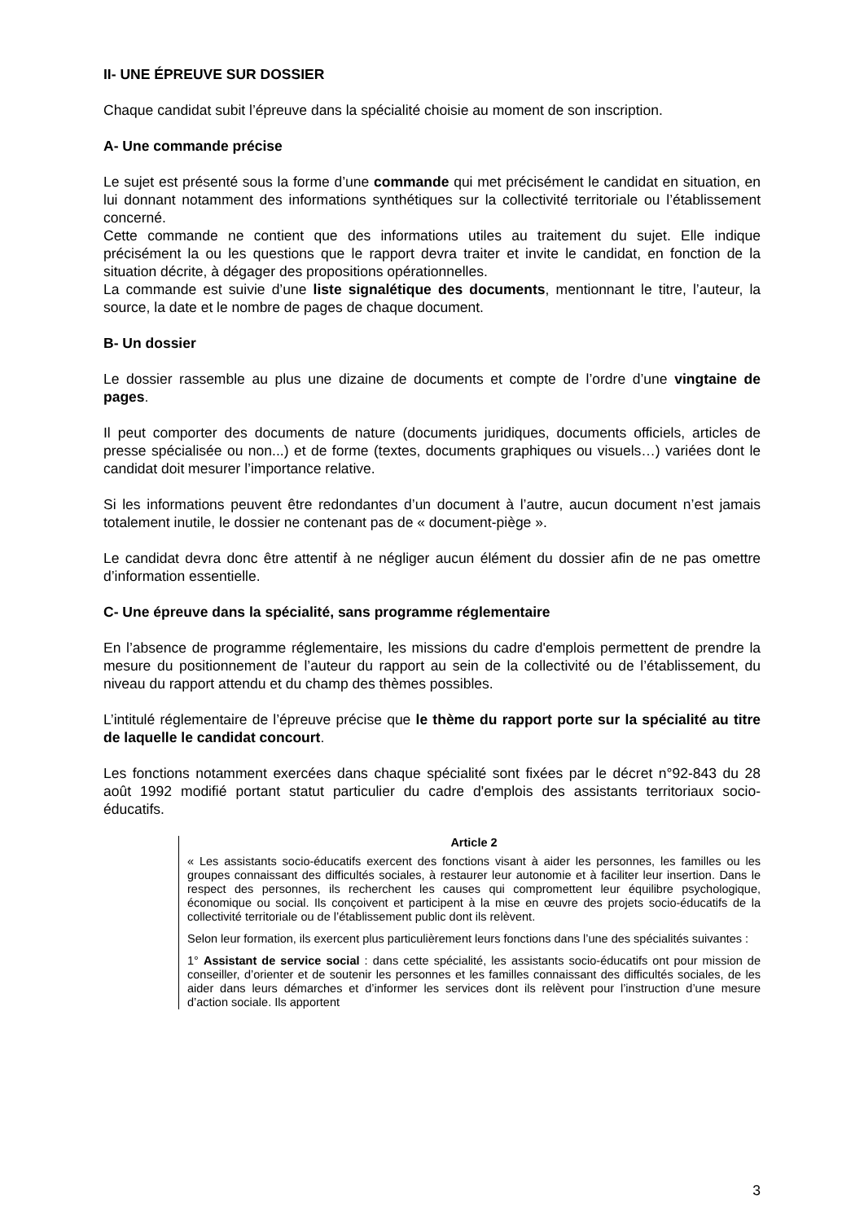II- UNE ÉPREUVE SUR DOSSIER
Chaque candidat subit l’épreuve dans la spécialité choisie au moment de son inscription.
A- Une commande précise
Le sujet est présenté sous la forme d’une commande qui met précisément le candidat en situation, en lui donnant notamment des informations synthétiques sur la collectivité territoriale ou l’établissement concerné.
Cette commande ne contient que des informations utiles au traitement du sujet. Elle indique précisément la ou les questions que le rapport devra traiter et invite le candidat, en fonction de la situation décrite, à dégager des propositions opérationnelles.
La commande est suivie d’une liste signalétique des documents, mentionnant le titre, l’auteur, la source, la date et le nombre de pages de chaque document.
B- Un dossier
Le dossier rassemble au plus une dizaine de documents et compte de l’ordre d’une vingtaine de pages.
Il peut comporter des documents de nature (documents juridiques, documents officiels, articles de presse spécialisée ou non...) et de forme (textes, documents graphiques ou visuels…) variées dont le candidat doit mesurer l’importance relative.
Si les informations peuvent être redondantes d’un document à l’autre, aucun document n’est jamais totalement inutile, le dossier ne contenant pas de « document-piège ».
Le candidat devra donc être attentif à ne négliger aucun élément du dossier afin de ne pas omettre d’information essentielle.
C- Une épreuve dans la spécialité, sans programme réglementaire
En l’absence de programme réglementaire, les missions du cadre d'emplois permettent de prendre la mesure du positionnement de l’auteur du rapport au sein de la collectivité ou de l’établissement, du niveau du rapport attendu et du champ des thèmes possibles.
L’intitulé réglementaire de l’épreuve précise que le thème du rapport porte sur la spécialité au titre de laquelle le candidat concourt.
Les fonctions notamment exercées dans chaque spécialité sont fixées par le décret n°92-843 du 28 août 1992 modifié portant statut particulier du cadre d'emplois des assistants territoriaux socio-éducatifs.
Article 2
« Les assistants socio-éducatifs exercent des fonctions visant à aider les personnes, les familles ou les groupes connaissant des difficultés sociales, à restaurer leur autonomie et à faciliter leur insertion. Dans le respect des personnes, ils recherchent les causes qui compromettent leur équilibre psychologique, économique ou social. Ils conçoivent et participent à la mise en œuvre des projets socio-éducatifs de la collectivité territoriale ou de l’établissement public dont ils relèvent.
Selon leur formation, ils exercent plus particulièrement leurs fonctions dans l’une des spécialités suivantes :
1° Assistant de service social : dans cette spécialité, les assistants socio-éducatifs ont pour mission de conseiller, d’orienter et de soutenir les personnes et les familles connaissant des difficultés sociales, de les aider dans leurs démarches et d’informer les services dont ils relèvent pour l’instruction d’une mesure d’action sociale. Ils apportent
3